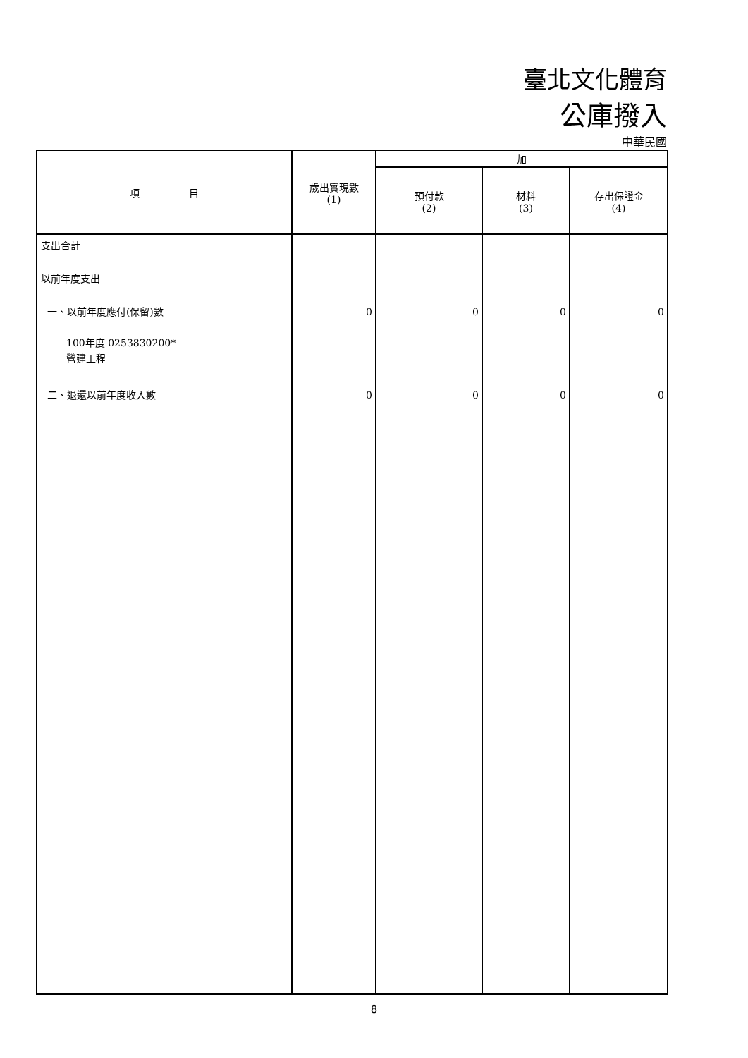臺北文化體育
公庫撥入
中華民國
| 項 目 | 歲出實現數 (1) | 加 | | |
| --- | --- | --- | --- | --- |
| | | 預付款 (2) | 材料 (3) | 存出保證金 (4) |
| 支出合計 以前年度支出 一、以前年度應付(保留)數 100年度 0253830200* 營建工程 二、退還以前年度收入數 | 0 0 | 0 0 | 0 0 | 0 0 |
8